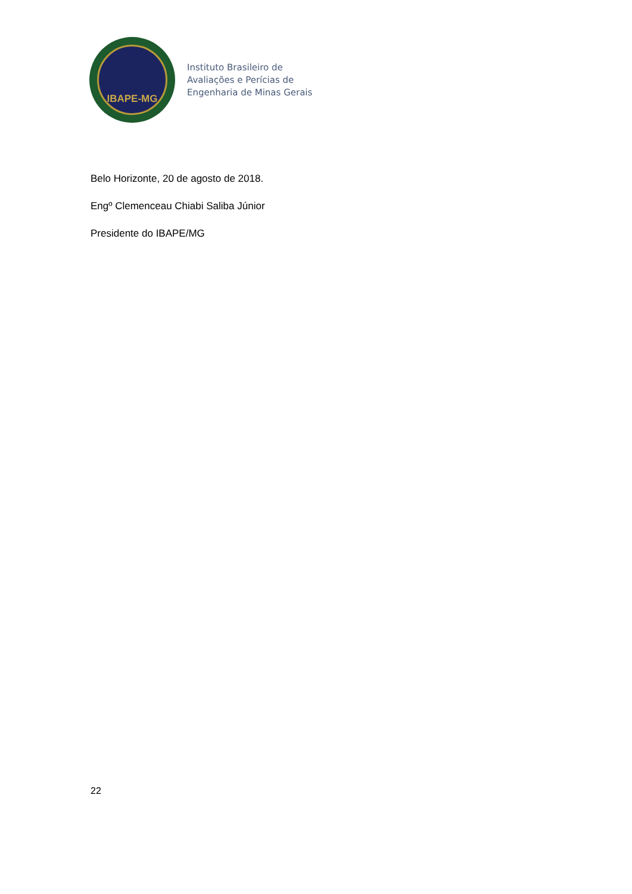IBAPE-MG
Instituto Brasileiro de
Avaliações e Perícias de
Engenharia de Minas Gerais
Belo Horizonte, 20 de agosto de 2018.
Engº Clemenceau Chiabi Saliba Júnior
Presidente do IBAPE/MG
22